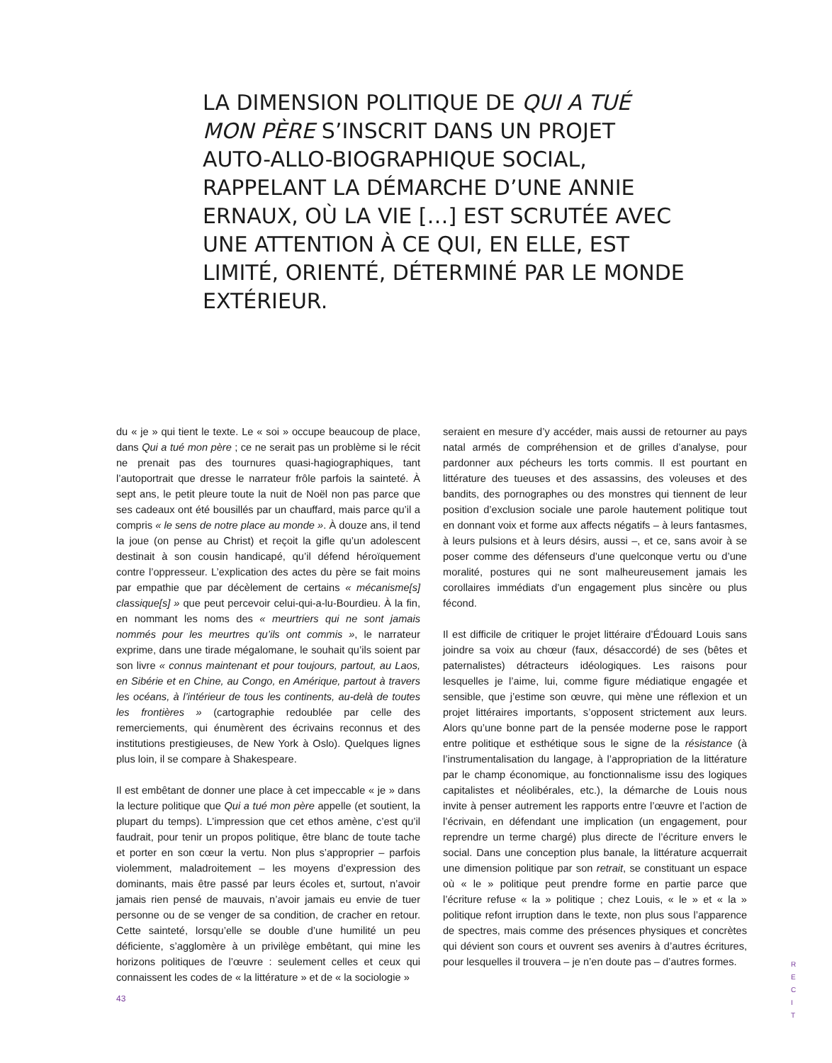LA DIMENSION POLITIQUE DE QUI A TUÉ MON PÈRE S’INSCRIT DANS UN PROJET AUTO-ALLO-BIOGRAPHIQUE SOCIAL, RAPPELANT LA DÉMARCHE D’UNE ANNIE ERNAUX, OÙ LA VIE […] EST SCRUTÉE AVEC UNE ATTENTION À CE QUI, EN ELLE, EST LIMITÉ, ORIENTÉ, DÉTERMINÉ PAR LE MONDE EXTÉRIEUR.
du « je » qui tient le texte. Le « soi » occupe beaucoup de place, dans Qui a tué mon père ; ce ne serait pas un problème si le récit ne prenait pas des tournures quasi-hagiographiques, tant l’autoportrait que dresse le narrateur frôle parfois la sainteté. À sept ans, le petit pleure toute la nuit de Noël non pas parce que ses cadeaux ont été bousillés par un chauffard, mais parce qu’il a compris « le sens de notre place au monde ». À douze ans, il tend la joue (on pense au Christ) et reçoit la gifle qu’un adolescent destinait à son cousin handicapé, qu’il défend héroïquement contre l’oppresseur. L’explication des actes du père se fait moins par empathie que par décèlement de certains « mécanisme[s] classique[s] » que peut percevoir celui-qui-a-lu-Bourdieu. À la fin, en nommant les noms des « meurtriers qui ne sont jamais nommés pour les meurtres qu’ils ont commis », le narrateur exprime, dans une tirade mégalomane, le souhait qu’ils soient par son livre « connus maintenant et pour toujours, partout, au Laos, en Sibérie et en Chine, au Congo, en Amérique, partout à travers les océans, à l’intérieur de tous les continents, au-delà de toutes les frontières » (cartographie redoublée par celle des remerciements, qui énumèrent des écrivains reconnus et des institutions prestigieuses, de New York à Oslo). Quelques lignes plus loin, il se compare à Shakespeare.
Il est embêtant de donner une place à cet impeccable « je » dans la lecture politique que Qui a tué mon père appelle (et soutient, la plupart du temps). L’impression que cet ethos amène, c’est qu’il faudrait, pour tenir un propos politique, être blanc de toute tache et porter en son cœur la vertu. Non plus s’approprier – parfois violemment, maladroitement – les moyens d’expression des dominants, mais être passé par leurs écoles et, surtout, n’avoir jamais rien pensé de mauvais, n’avoir jamais eu envie de tuer personne ou de se venger de sa condition, de cracher en retour. Cette sainteté, lorsqu’elle se double d’une humilité un peu déficiente, s’agglomère à un privilège embêtant, qui mine les horizons politiques de l’œuvre : seulement celles et ceux qui connaissent les codes de « la littérature » et de « la sociologie »
seraient en mesure d’y accéder, mais aussi de retourner au pays natal armés de compréhension et de grilles d’analyse, pour pardonner aux pécheurs les torts commis. Il est pourtant en littérature des tueuses et des assassins, des voleuses et des bandits, des pornographes ou des monstres qui tiennent de leur position d’exclusion sociale une parole hautement politique tout en donnant voix et forme aux affects négatifs – à leurs fantasmes, à leurs pulsions et à leurs désirs, aussi –, et ce, sans avoir à se poser comme des défenseurs d’une quelconque vertu ou d’une moralité, postures qui ne sont malheureusement jamais les corollaires immédiats d’un engagement plus sincère ou plus fécond.
Il est difficile de critiquer le projet littéraire d’Édouard Louis sans joindre sa voix au chœur (faux, désaccordé) de ses (bêtes et paternalistes) détracteurs idéologiques. Les raisons pour lesquelles je l’aime, lui, comme figure médiatique engagée et sensible, que j’estime son œuvre, qui mène une réflexion et un projet littéraires importants, s’opposent strictement aux leurs. Alors qu’une bonne part de la pensée moderne pose le rapport entre politique et esthétique sous le signe de la résistance (à l’instrumentalisation du langage, à l’appropriation de la littérature par le champ économique, au fonctionnalisme issu des logiques capitalistes et néolibérales, etc.), la démarche de Louis nous invite à penser autrement les rapports entre l’œuvre et l’action de l’écrivain, en défendant une implication (un engagement, pour reprendre un terme chargé) plus directe de l’écriture envers le social. Dans une conception plus banale, la littérature acquerrait une dimension politique par son retrait, se constituant un espace où « le » politique peut prendre forme en partie parce que l’écriture refuse « la » politique ; chez Louis, « le » et « la » politique refont irruption dans le texte, non plus sous l’apparence de spectres, mais comme des présences physiques et concrètes qui dévient son cours et ouvrent ses avenirs à d’autres écritures, pour lesquelles il trouvera – je n’en doute pas – d’autres formes.
43
R
E
C
I
T